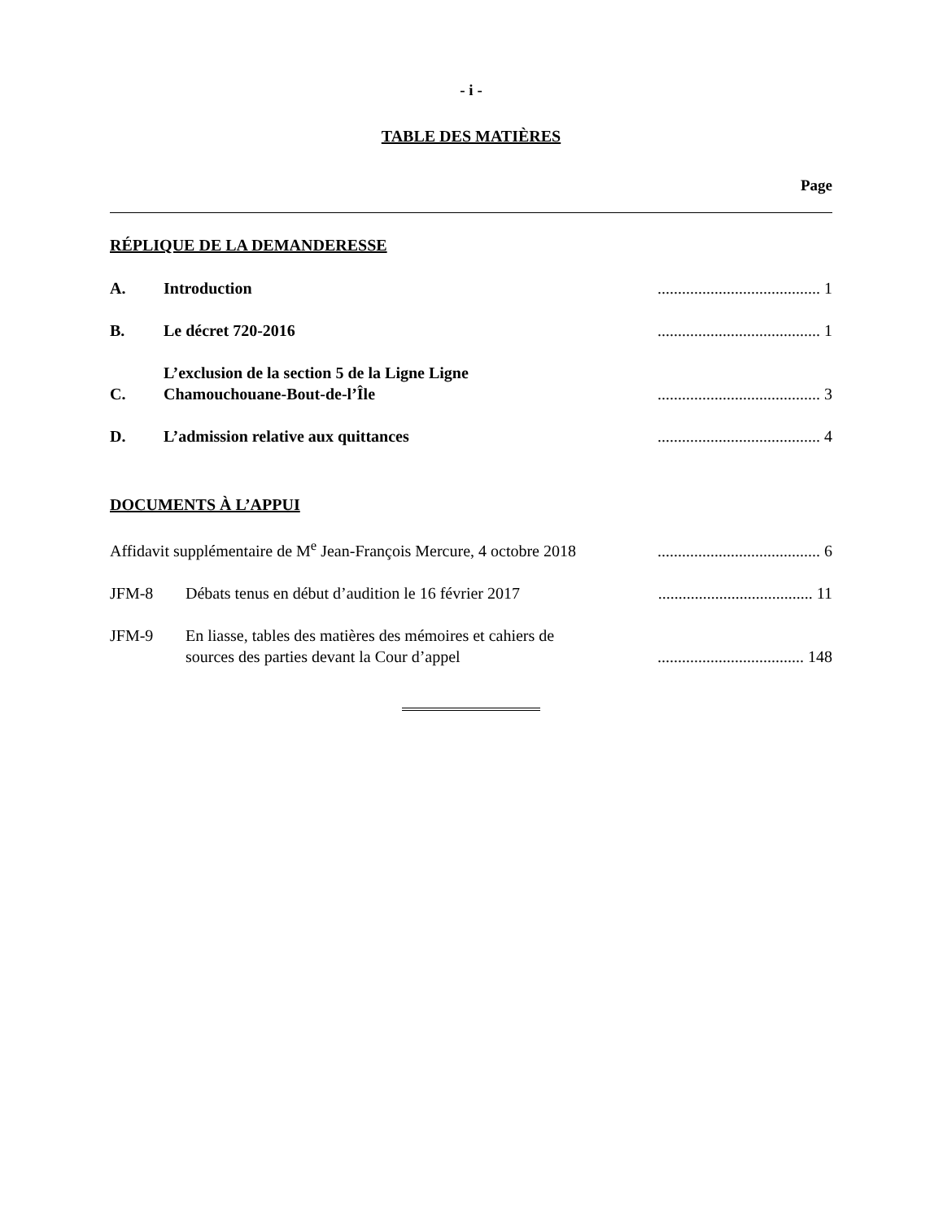- i -
TABLE DES MATIÈRES
Page
RÉPLIQUE DE LA DEMANDERESSE
A. Introduction........................................ 1
B. Le décret 720-2016........................................ 1
C. L’exclusion de la section 5 de la Ligne Ligne Chamouchouane-Bout-de-l’Île........................................ 3
D. L’admission relative aux quittances........................................ 4
DOCUMENTS À L’APPUI
Affidavit supplémentaire de M<sup>e</sup> Jean-François Mercure, 4 octobre 2018........................................ 6
JFM-8 Débats tenus en début d’audition le 16 février 2017...................................... 11
JFM-9 En liasse, tables des matières des mémoires et cahiers de sources des parties devant la Cour d’appel.................................... 148